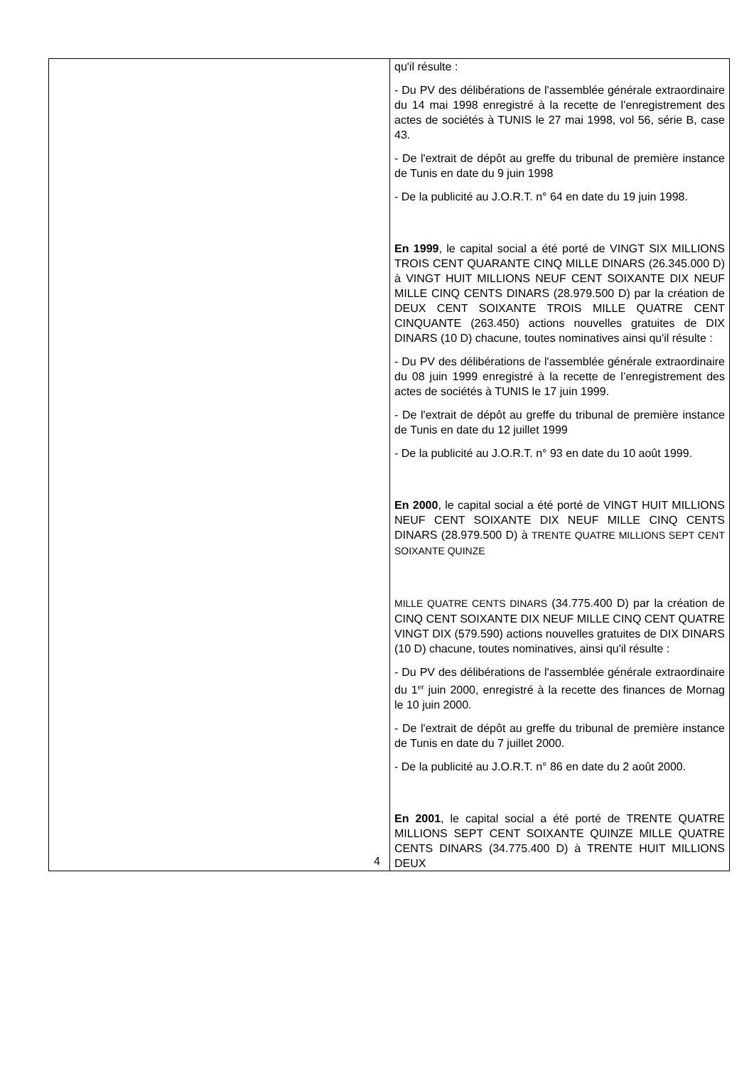| | qu'il résulte : - Du PV des délibérations de l'assemblée générale extraordinaire du 14 mai 1998 enregistré à la recette de l’enregistrement des actes de sociétés à TUNIS le 27 mai 1998, vol 56, série B, case 43. - De l'extrait de dépôt au greffe du tribunal de première instance de Tunis en date du 9 juin 1998 - De la publicité au J.O.R.T. n° 64 en date du 19 juin 1998. En 1999 , le capital social a été porté de VINGT SIX MILLIONS TROIS CENT QUARANTE CINQ MILLE DINARS (26.345.000 D) à VINGT HUIT MILLIONS NEUF CENT SOIXANTE DIX NEUF MILLE CINQ CENTS DINARS (28.979.500 D) par la création de DEUX CENT SOIXANTE TROIS MILLE QUATRE CENT CINQUANTE (263.450) actions nouvelles gratuites de DIX DINARS (10 D) chacune, toutes nominatives ainsi qu'il résulte : - Du PV des délibérations de l'assemblée générale extraordinaire du 08 juin 1999 enregistré à la recette de l’enregistrement des actes de sociétés à TUNIS le 17 juin 1999. - De l'extrait de dépôt au greffe du tribunal de première instance de Tunis en date du 12 juillet 1999 - De la publicité au J.O.R.T. n° 93 en date du 10 août 1999. En 2000 , le capital social a été porté de VINGT HUIT MILLIONS NEUF CENT SOIXANTE DIX NEUF MILLE CINQ CENTS DINARS (28.979.500 D) à TRENTE QUATRE MILLIONS SEPT CENT SOIXANTE QUINZE MILLE QUATRE CENTS DINARS (34.775.400 D) par la création de CINQ CENT SOIXANTE DIX NEUF MILLE CINQ CENT QUATRE VINGT DIX (579.590) actions nouvelles gratuites de DIX DINARS (10 D) chacune, toutes nominatives, ainsi qu'il résulte : - Du PV des délibérations de l'assemblée générale extraordinaire du 1<sup>er</sup> juin 2000, enregistré à la recette des finances de Mornag le 10 juin 2000. - De l'extrait de dépôt au greffe du tribunal de première instance de Tunis en date du 7 juillet 2000. - De la publicité au J.O.R.T. n° 86 en date du 2 août 2000. En 2001 , le capital social a été porté de TRENTE QUATRE MILLIONS SEPT CENT SOIXANTE QUINZE MILLE QUATRE CENTS DINARS (34.775.400 D) à TRENTE HUIT MILLIONS DEUX |
4